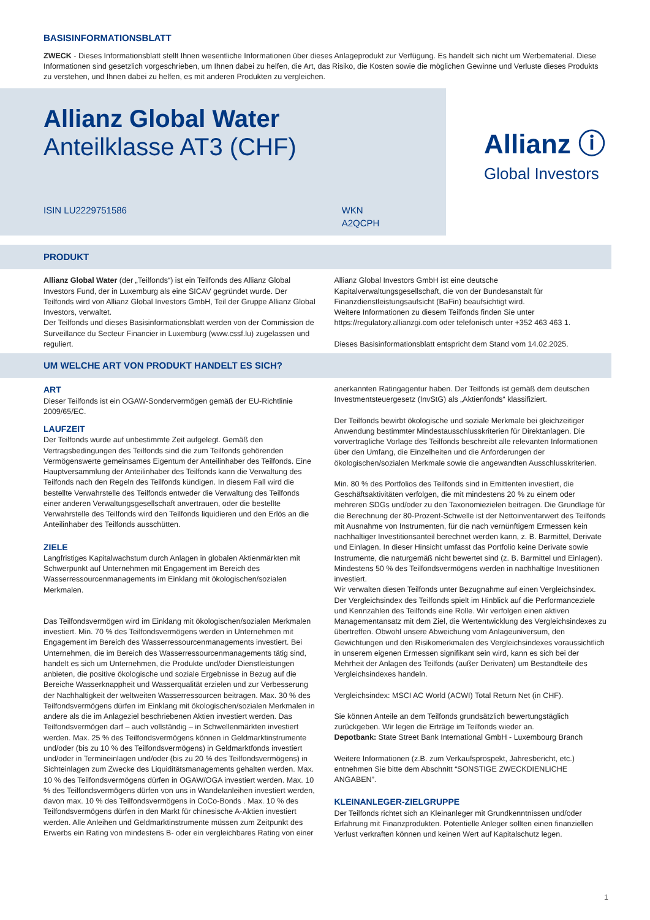BASISINFORMATIONSBLATT
ZWECK - Dieses Informationsblatt stellt Ihnen wesentliche Informationen über dieses Anlageprodukt zur Verfügung. Es handelt sich nicht um Werbematerial. Diese Informationen sind gesetzlich vorgeschrieben, um Ihnen dabei zu helfen, die Art, das Risiko, die Kosten sowie die möglichen Gewinne und Verluste dieses Produkts zu verstehen, und Ihnen dabei zu helfen, es mit anderen Produkten zu vergleichen.
Allianz Global Water
Anteilklasse AT3 (CHF)
ISIN LU2229751586 WKN A2QCPH
Allianz ⓘ
Global Investors
PRODUKT
Allianz Global Water (der „Teilfonds“) ist ein Teilfonds des Allianz Global Investors Fund, der in Luxemburg als eine SICAV gegründet wurde. Der Teilfonds wird von Allianz Global Investors GmbH, Teil der Gruppe Allianz Global Investors, verwaltet.
Der Teilfonds und dieses Basisinformationsblatt werden von der Commission de Surveillance du Secteur Financier in Luxemburg (www.cssf.lu) zugelassen und reguliert.
Allianz Global Investors GmbH ist eine deutsche Kapitalverwaltungsgesellschaft, die von der Bundesanstalt für Finanzdienstleistungsaufsicht (BaFin) beaufsichtigt wird.
Weitere Informationen zu diesem Teilfonds finden Sie unter https://regulatory.allianzgi.com oder telefonisch unter +352 463 463 1.
Dieses Basisinformationsblatt entspricht dem Stand vom 14.02.2025.
UM WELCHE ART VON PRODUKT HANDELT ES SICH?
ART
Dieser Teilfonds ist ein OGAW-Sondervermögen gemäß der EU-Richtlinie 2009/65/EC.
LAUFZEIT
Der Teilfonds wurde auf unbestimmte Zeit aufgelegt. Gemäß den Vertragsbedingungen des Teilfonds sind die zum Teilfonds gehörenden Vermögenswerte gemeinsames Eigentum der Anteilinhaber des Teilfonds. Eine Hauptversammlung der Anteilinhaber des Teilfonds kann die Verwaltung des Teilfonds nach den Regeln des Teilfonds kündigen. In diesem Fall wird die bestellte Verwahrstelle des Teilfonds entweder die Verwaltung des Teilfonds einer anderen Verwaltungsgesellschaft anvertrauen, oder die bestellte Verwahrstelle des Teilfonds wird den Teilfonds liquidieren und den Erlös an die Anteilinhaber des Teilfonds ausschütten.
ZIELE
Langfristiges Kapitalwachstum durch Anlagen in globalen Aktienmärkten mit Schwerpunkt auf Unternehmen mit Engagement im Bereich des Wasserressourcenmanagements im Einklang mit ökologischen/sozialen Merkmalen.
Das Teilfondsvermögen wird im Einklang mit ökologischen/sozialen Merkmalen investiert. Min. 70 % des Teilfondsvermögens werden in Unternehmen mit Engagement im Bereich des Wasserressourcenmanagements investiert. Bei Unternehmen, die im Bereich des Wasserressourcenmanagements tätig sind, handelt es sich um Unternehmen, die Produkte und/oder Dienstleistungen anbieten, die positive ökologische und soziale Ergebnisse in Bezug auf die Bereiche Wasserknappheit und Wasserqualität erzielen und zur Verbesserung der Nachhaltigkeit der weltweiten Wasserressourcen beitragen. Max. 30 % des Teilfondsvermögens dürfen im Einklang mit ökologischen/sozialen Merkmalen in andere als die im Anlageziel beschriebenen Aktien investiert werden. Das Teilfondsvermögen darf – auch vollständig – in Schwellenmärkten investiert werden. Max. 25 % des Teilfondsvermögens können in Geldmarktinstrumente und/oder (bis zu 10 % des Teilfondsvermögens) in Geldmarktfonds investiert und/oder in Termineinlagen und/oder (bis zu 20 % des Teilfondsvermögens) in Sichteinlagen zum Zwecke des Liquiditätsmanagements gehalten werden. Max. 10 % des Teilfondsvermögens dürfen in OGAW/OGA investiert werden. Max. 10 % des Teilfondsvermögens dürfen von uns in Wandelanleihen investiert werden, davon max. 10 % des Teilfondsvermögens in CoCo-Bonds . Max. 10 % des Teilfondsvermögens dürfen in den Markt für chinesische A-Aktien investiert werden. Alle Anleihen und Geldmarktinstrumente müssen zum Zeitpunkt des Erwerbs ein Rating von mindestens B- oder ein vergleichbares Rating von einer
anerkannten Ratingagentur haben. Der Teilfonds ist gemäß dem deutschen Investmentsteuergesetz (InvStG) als „Aktienfonds“ klassifiziert.
Der Teilfonds bewirbt ökologische und soziale Merkmale bei gleichzeitiger Anwendung bestimmter Mindestausschlusskriterien für Direktanlagen. Die vorvertragliche Vorlage des Teilfonds beschreibt alle relevanten Informationen über den Umfang, die Einzelheiten und die Anforderungen der ökologischen/sozialen Merkmale sowie die angewandten Ausschlusskriterien.
Min. 80 % des Portfolios des Teilfonds sind in Emittenten investiert, die Geschäftsaktivitäten verfolgen, die mit mindestens 20 % zu einem oder mehreren SDGs und/oder zu den Taxonomiezielen beitragen. Die Grundlage für die Berechnung der 80-Prozent-Schwelle ist der Nettoinventarwert des Teilfonds mit Ausnahme von Instrumenten, für die nach vernünftigem Ermessen kein nachhaltiger Investitionsanteil berechnet werden kann, z. B. Barmittel, Derivate und Einlagen. In dieser Hinsicht umfasst das Portfolio keine Derivate sowie Instrumente, die naturgemäß nicht bewertet sind (z. B. Barmittel und Einlagen). Mindestens 50 % des Teilfondsvermögens werden in nachhaltige Investitionen investiert.
Wir verwalten diesen Teilfonds unter Bezugnahme auf einen Vergleichsindex. Der Vergleichsindex des Teilfonds spielt im Hinblick auf die Performanceziele und Kennzahlen des Teilfonds eine Rolle. Wir verfolgen einen aktiven Managementansatz mit dem Ziel, die Wertentwicklung des Vergleichsindexes zu übertreffen. Obwohl unsere Abweichung vom Anlageuniversum, den Gewichtungen und den Risikomerkmalen des Vergleichsindexes voraussichtlich in unserem eigenen Ermessen signifikant sein wird, kann es sich bei der Mehrheit der Anlagen des Teilfonds (außer Derivaten) um Bestandteile des Vergleichsindexes handeln.
Vergleichsindex: MSCI AC World (ACWI) Total Return Net (in CHF).
Sie können Anteile an dem Teilfonds grundsätzlich bewertungstäglich zurückgeben. Wir legen die Erträge im Teilfonds wieder an.
Depotbank: State Street Bank International GmbH - Luxembourg Branch
Weitere Informationen (z.B. zum Verkaufsprospekt, Jahresbericht, etc.) entnehmen Sie bitte dem Abschnitt “SONSTIGE ZWECKDIENLICHE ANGABEN”.
KLEINANLEGER-ZIELGRUPPE
Der Teilfonds richtet sich an Kleinanleger mit Grundkenntnissen und/oder Erfahrung mit Finanzprodukten. Potentielle Anleger sollten einen finanziellen Verlust verkraften können und keinen Wert auf Kapitalschutz legen.
1